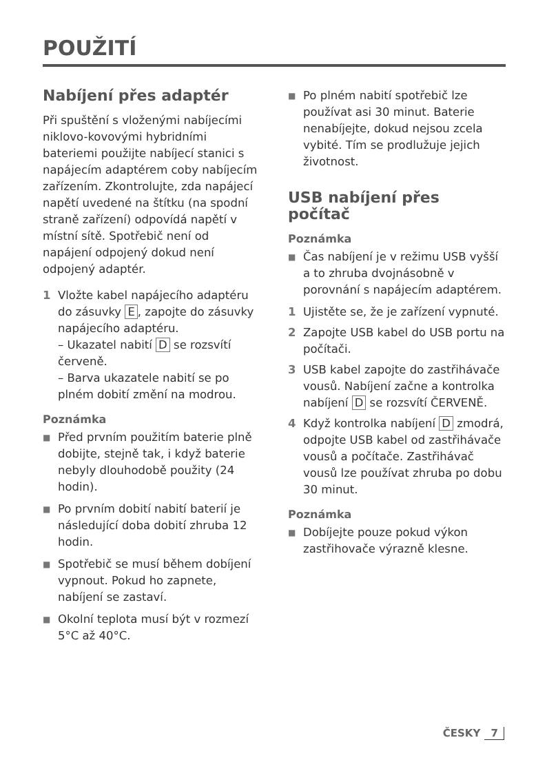POUŽITÍ
Nabíjení přes adaptér
Při spuštění s vloženými nabíjecími niklovo-kovovými hybridními bateriemi použijte nabíjecí stanici s napájecím adaptérem coby nabíjecím zařízením. Zkontrolujte, zda napájecí napětí uvedené na štítku (na spodní straně zařízení) odpovídá napětí v místní sítě. Spotřebič není od napájení odpojený dokud není odpojený adaptér.
1 Vložte kabel napájecího adaptéru do zásuvky E, zapojte do zásuvky napájecího adaptéru.
– Ukazatel nabití D se rozsvítí červeně.
– Barva ukazatele nabití se po plném dobití změní na modrou.
Poznámka
■
Před prvním použitím baterie plně dobijte, stejně tak, i když baterie nebyly dlouhodobě použity (24 hodin).
■
Po prvním dobití nabití baterií je následující doba dobití zhruba 12 hodin.
■
Spotřebič se musí během dobíjení vypnout. Pokud ho zapnete, nabíjení se zastaví.
■
Okolní teplota musí být v rozmezí 5°C až 40°C.
■
Po plném nabití spotřebič lze používat asi 30 minut. Baterie nenabíjejte, dokud nejsou zcela vybité. Tím se prodlužuje jejich životnost.
USB nabíjení přes počítač
Poznámka
■
Čas nabíjení je v režimu USB vyšší a to zhruba dvojnásobně v porovnání s napájecím adaptérem.
1 Ujistěte se, že je zařízení vypnuté.
2 Zapojte USB kabel do USB portu na počítači.
3 USB kabel zapojte do zastřihávače vousů. Nabíjení začne a kontrolka nabíjení D se rozsvítí ČERVENĚ.
4 Když kontrolka nabíjení D zmodrá, odpojte USB kabel od zastřihávače vousů a počítače. Zastřihávač vousů lze používat zhruba po dobu 30 minut.
Poznámka
■
Dobíjejte pouze pokud výkon zastřihovače výrazně klesne.
ČESKY 7